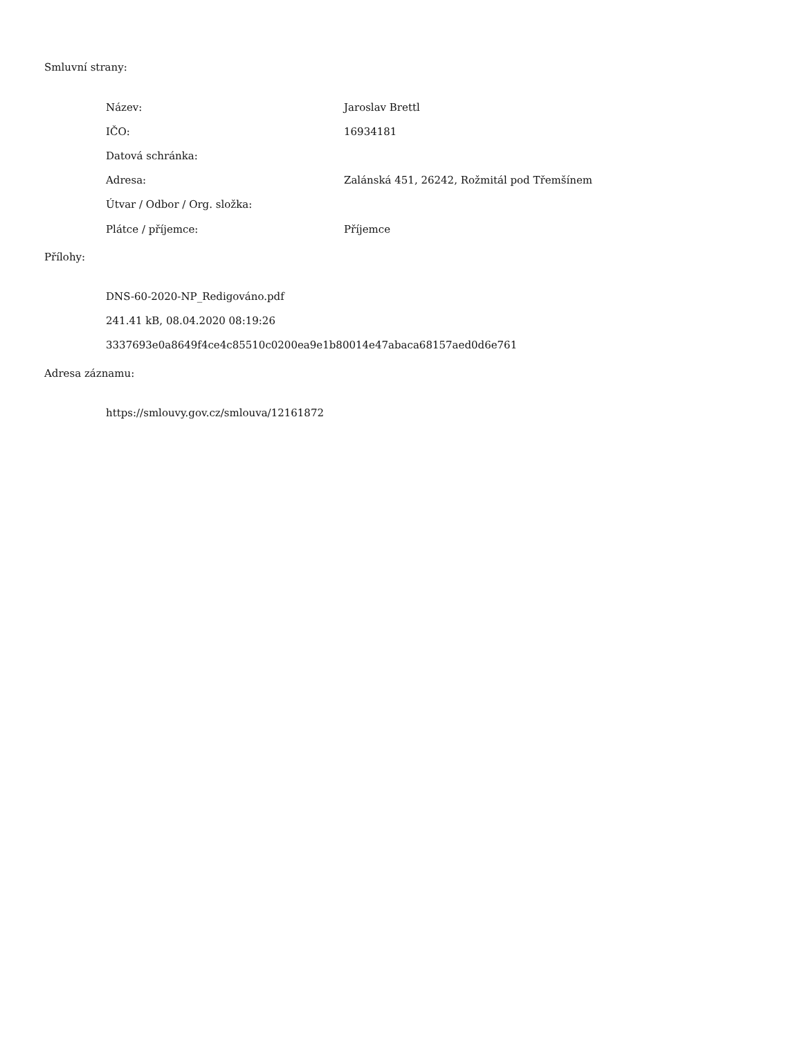Smluvní strany:
| Název: | Jaroslav Brettl |
| IČO: | 16934181 |
| Datová schránka: | |
| Adresa: | Zalánská 451, 26242, Rožmitál pod Třemšínem |
| Útvar / Odbor / Org. složka: | |
| Plátce / příjemce: | Příjemce |
Přílohy:
DNS-60-2020-NP_Redigováno.pdf
241.41 kB, 08.04.2020 08:19:26
3337693e0a8649f4ce4c85510c0200ea9e1b80014e47abaca68157aed0d6e761
Adresa záznamu:
https://smlouvy.gov.cz/smlouva/12161872